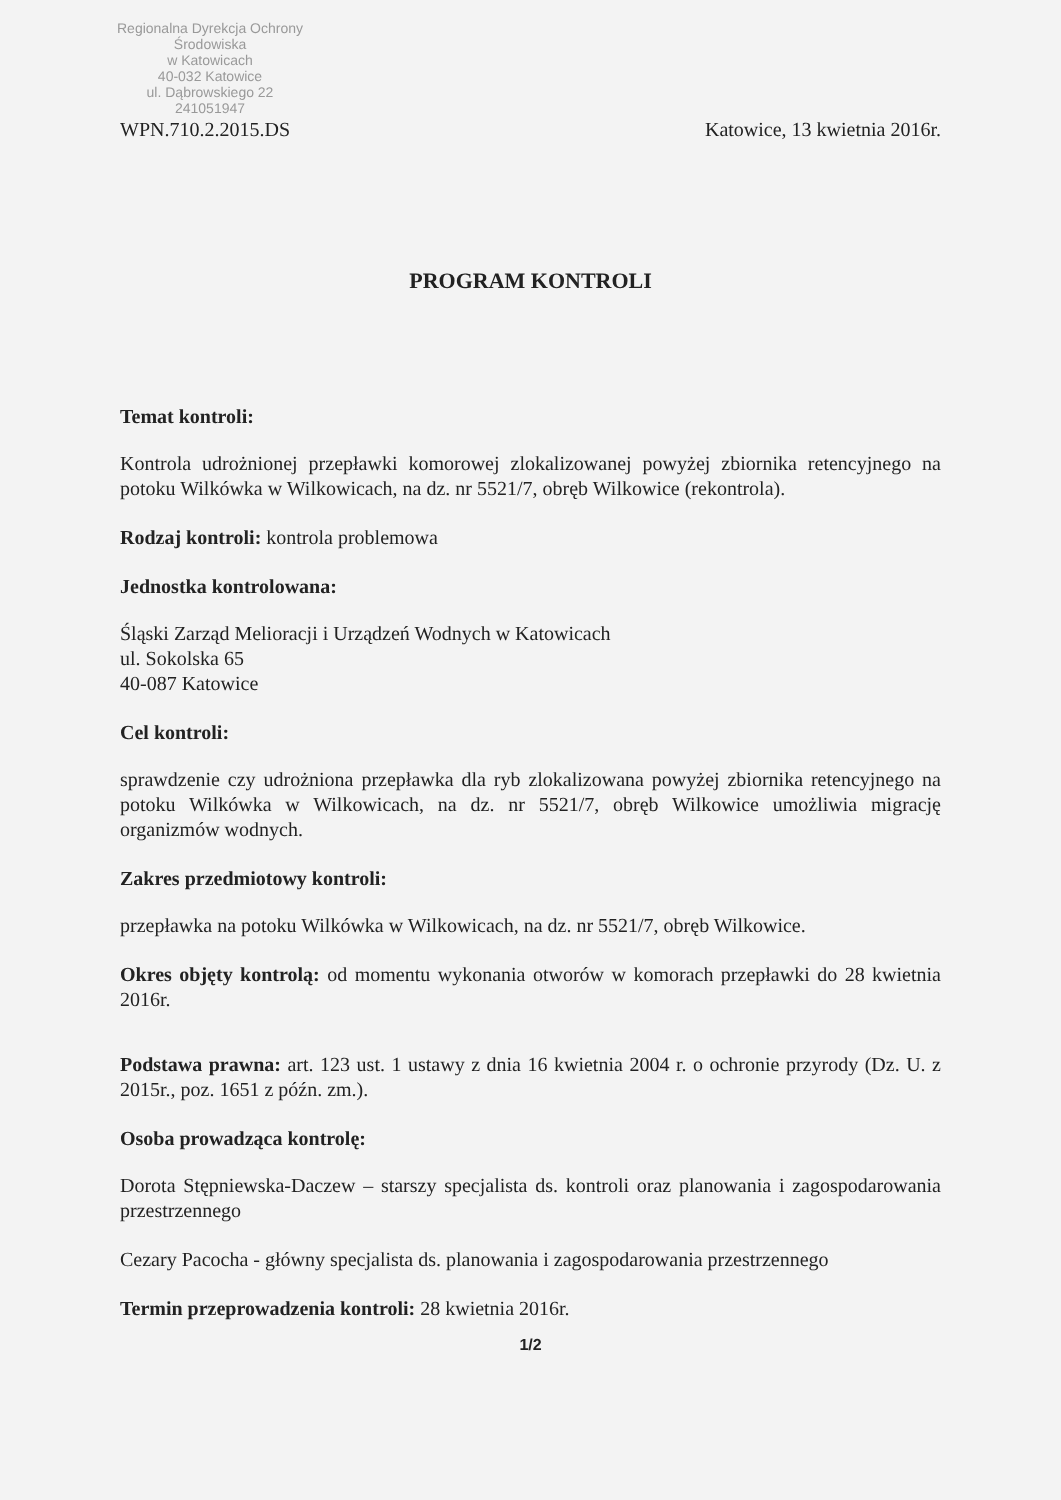Regionalna Dyrekcja Ochrony Środowiska
w Katowicach
40-032 Katowice
ul. Dąbrowskiego 22
241051947
WPN.710.2.2015.DS Katowice, 13 kwietnia 2016r.
PROGRAM KONTROLI
Temat kontroli:
Kontrola udrożnionej przepławki komorowej zlokalizowanej powyżej zbiornika retencyjnego na potoku Wilkówka w Wilkowicach, na dz. nr 5521/7, obręb Wilkowice (rekontrola).
Rodzaj kontroli: kontrola problemowa
Jednostka kontrolowana:
Śląski Zarząd Melioracji i Urządzeń Wodnych w Katowicach
ul. Sokolska 65
40-087 Katowice
Cel kontroli:
sprawdzenie czy udrożniona przepławka dla ryb zlokalizowana powyżej zbiornika retencyjnego na potoku Wilkówka w Wilkowicach, na dz. nr 5521/7, obręb Wilkowice umożliwia migrację organizmów wodnych.
Zakres przedmiotowy kontroli:
przepławka na potoku Wilkówka w Wilkowicach, na dz. nr 5521/7, obręb Wilkowice.
Okres objęty kontrolą: od momentu wykonania otworów w komorach przepławki do 28 kwietnia 2016r.
Podstawa prawna: art. 123 ust. 1 ustawy z dnia 16 kwietnia 2004 r. o ochronie przyrody (Dz. U. z 2015r., poz. 1651 z późn. zm.).
Osoba prowadząca kontrolę:
Dorota Stępniewska-Daczew – starszy specjalista ds. kontroli oraz planowania i zagospodarowania przestrzennego
Cezary Pacocha - główny specjalista ds. planowania i zagospodarowania przestrzennego
Termin przeprowadzenia kontroli: 28 kwietnia 2016r.
1/2